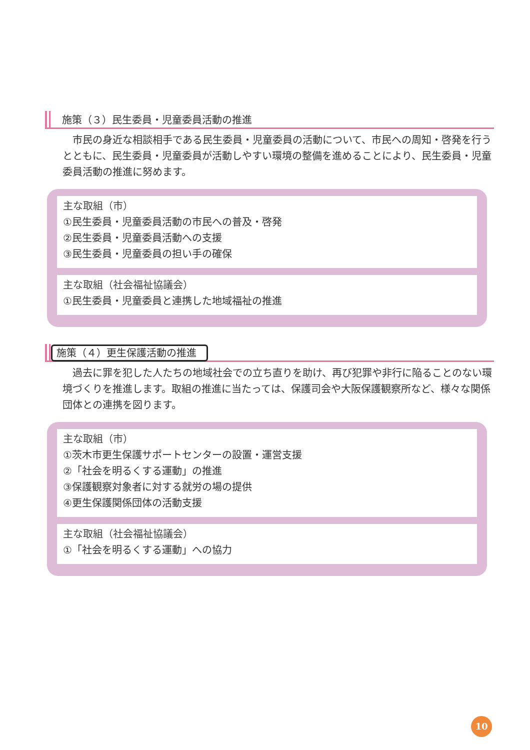施策（３）民生委員・児童委員活動の推進
　市民の身近な相談相手である民生委員・児童委員の活動について、市民への周知・啓発を行うとともに、民生委員・児童委員が活動しやすい環境の整備を進めることにより、民生委員・児童委員活動の推進に努めます。
主な取組（市）
①民生委員・児童委員活動の市民への普及・啓発
②民生委員・児童委員活動への支援
③民生委員・児童委員の担い手の確保
主な取組（社会福祉協議会）
①民生委員・児童委員と連携した地域福祉の推進
施策（４）更生保護活動の推進
　過去に罪を犯した人たちの地域社会での立ち直りを助け、再び犯罪や非行に陥ることのない環境づくりを推進します。取組の推進に当たっては、保護司会や大阪保護観察所など、様々な関係団体との連携を図ります。
主な取組（市）
①茨木市更生保護サポートセンターの設置・運営支援
②「社会を明るくする運動」の推進
③保護観察対象者に対する就労の場の提供
④更生保護関係団体の活動支援
主な取組（社会福祉協議会）
①「社会を明るくする運動」への協力
10